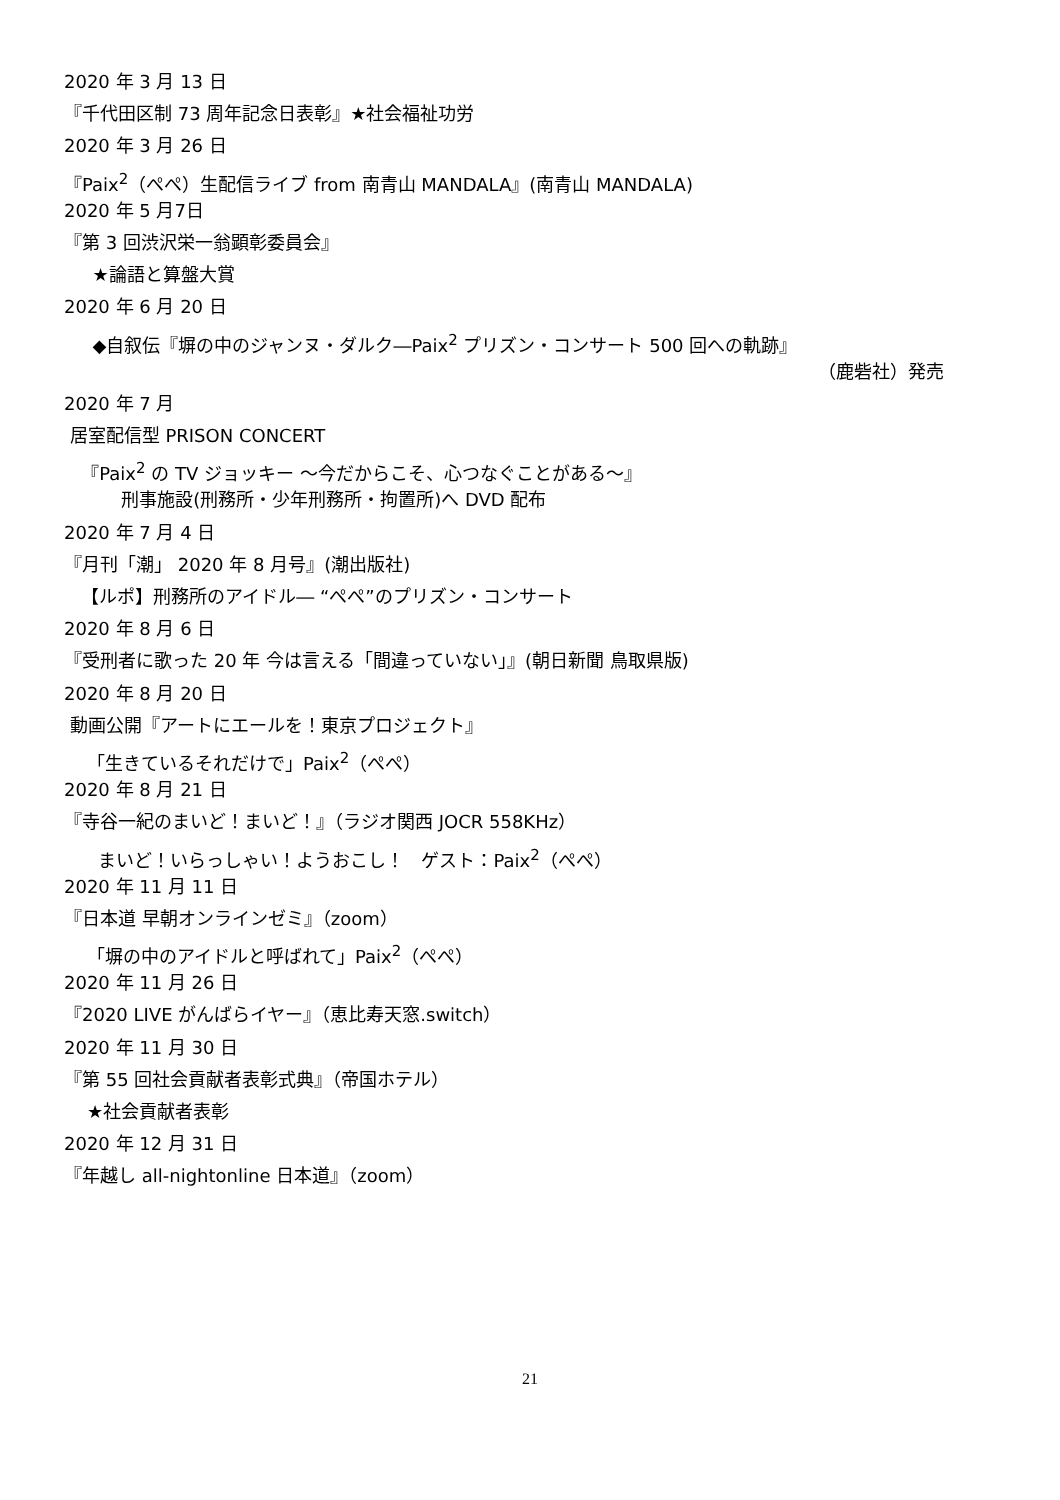2020 年 3 月 13 日
『千代田区制 73 周年記念日表彰』★社会福祉功労
2020 年 3 月 26 日
『Paix<sup>2</sup>（ぺぺ）生配信ライブ from 南青山 MANDALA』(南青山 MANDALA)
2020 年 5 月7日
『第 3 回渋沢栄一翁顕彰委員会』
★論語と算盤大賞
2020 年 6 月 20 日
◆自叙伝『塀の中のジャンヌ・ダルク―Paix<sup>2</sup> プリズン・コンサート 500 回への軌跡』
（鹿砦社）発売
2020 年 7 月
居室配信型 PRISON CONCERT
『Paix<sup>2</sup> の TV ジョッキー ～今だからこそ、心つなぐことがある～』
刑事施設(刑務所・少年刑務所・拘置所)へ DVD 配布
2020 年 7 月 4 日
『月刊「潮」 2020 年 8 月号』(潮出版社)
【ルポ】刑務所のアイドル― “ぺぺ”のプリズン・コンサート
2020 年 8 月 6 日
『受刑者に歌った 20 年 今は言える「間違っていない」』(朝日新聞 鳥取県版)
2020 年 8 月 20 日
動画公開『アートにエールを！東京プロジェクト』
「生きているそれだけで」Paix<sup>2</sup>（ぺぺ）
2020 年 8 月 21 日
『寺谷一紀のまいど！まいど！』（ラジオ関西 JOCR 558KHz）
まいど！いらっしゃい！ようおこし！ ゲスト：Paix<sup>2</sup>（ぺぺ）
2020 年 11 月 11 日
『日本道 早朝オンラインゼミ』（zoom）
「塀の中のアイドルと呼ばれて」Paix<sup>2</sup>（ぺぺ）
2020 年 11 月 26 日
『2020 LIVE がんばらイヤー』（恵比寿天窓.switch）
2020 年 11 月 30 日
『第 55 回社会貢献者表彰式典』（帝国ホテル）
★社会貢献者表彰
2020 年 12 月 31 日
『年越し all-nightonline 日本道』（zoom）
21